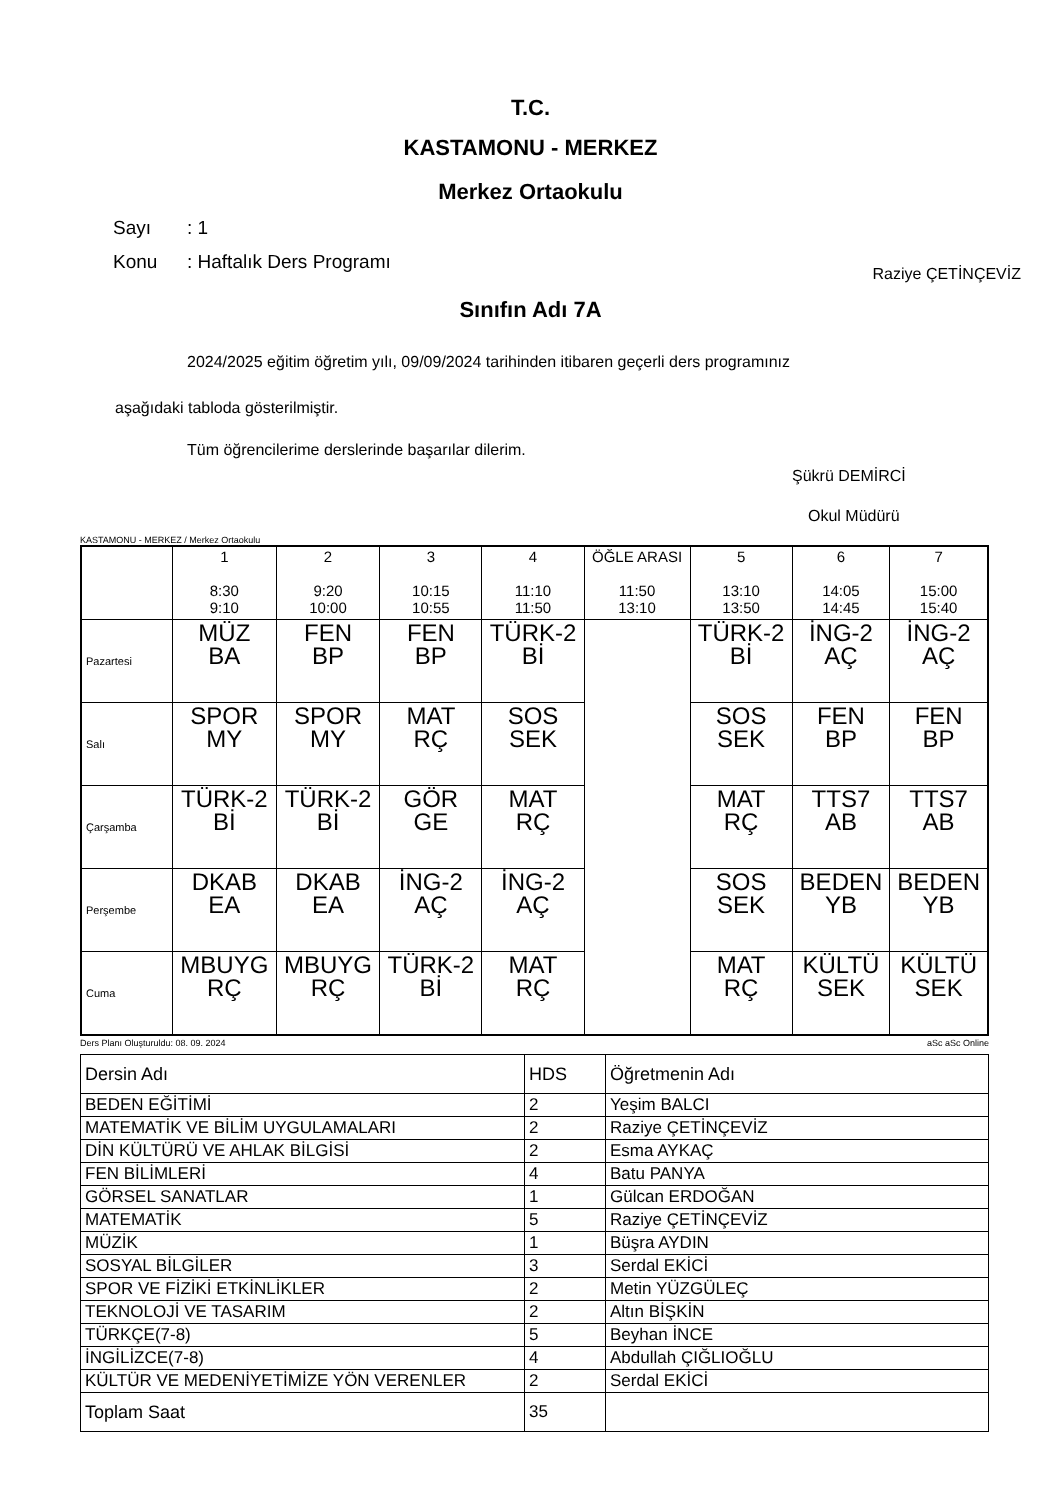T.C.
KASTAMONU - MERKEZ
Merkez Ortaokulu
Sayı: 1
Konu: Haftalık Ders Programı
Raziye ÇETİNÇEVİZ
Sınıfın Adı 7A
2024/2025 eğitim öğretim yılı, 09/09/2024 tarihinden itibaren geçerli ders programınız
aşağıdaki tabloda gösterilmiştir.
Tüm öğrencilerime derslerinde başarılar dilerim.
Şükrü DEMİRCİ
Okul Müdürü
KASTAMONU - MERKEZ / Merkez Ortaokulu
| | 1 8:30 9:10 | 2 9:20 10:00 | 3 10:15 10:55 | 4 11:10 11:50 | ÖĞLE ARASI 11:50 13:10 | 5 13:10 13:50 | 6 14:05 14:45 | 7 15:00 15:40 |
| --- | --- | --- | --- | --- | --- | --- | --- | --- |
| Pazartesi | MÜZ BA | FEN BP | FEN BP | TÜRK-2 Bİ | | TÜRK-2 Bİ | İNG-2 AÇ | İNG-2 AÇ |
| Salı | SPOR MY | SPOR MY | MAT RÇ | SOS SEK | | SOS SEK | FEN BP | FEN BP |
| Çarşamba | TÜRK-2 Bİ | TÜRK-2 Bİ | GÖR GE | MAT RÇ | | MAT RÇ | TTS7 AB | TTS7 AB |
| Perşembe | DKAB EA | DKAB EA | İNG-2 AÇ | İNG-2 AÇ | | SOS SEK | BEDEN YB | BEDEN YB |
| Cuma | MBUYG RÇ | MBUYG RÇ | TÜRK-2 Bİ | MAT RÇ | | MAT RÇ | KÜLTÜ SEK | KÜLTÜ SEK |
Ders Planı Oluşturuldu: 08. 09. 2024 aSc aSc Online
| Dersin Adı | HDS | Öğretmenin Adı |
| BEDEN EĞİTİMİ | 2 | Yeşim BALCI |
| MATEMATİK VE BİLİM UYGULAMALARI | 2 | Raziye ÇETİNÇEVİZ |
| DİN KÜLTÜRÜ VE AHLAK BİLGİSİ | 2 | Esma AYKAÇ |
| FEN BİLİMLERİ | 4 | Batu PANYA |
| GÖRSEL SANATLAR | 1 | Gülcan ERDOĞAN |
| MATEMATİK | 5 | Raziye ÇETİNÇEVİZ |
| MÜZİK | 1 | Büşra AYDIN |
| SOSYAL BİLGİLER | 3 | Serdal EKİCİ |
| SPOR VE FİZİKİ ETKİNLİKLER | 2 | Metin YÜZGÜLEÇ |
| TEKNOLOJİ VE TASARIM | 2 | Altın BİŞKİN |
| TÜRKÇE(7-8) | 5 | Beyhan İNCE |
| İNGİLİZCE(7-8) | 4 | Abdullah ÇIĞLIOĞLU |
| KÜLTÜR VE MEDENİYETİMİZE YÖN VERENLER | 2 | Serdal EKİCİ |
| Toplam Saat | 35 | |